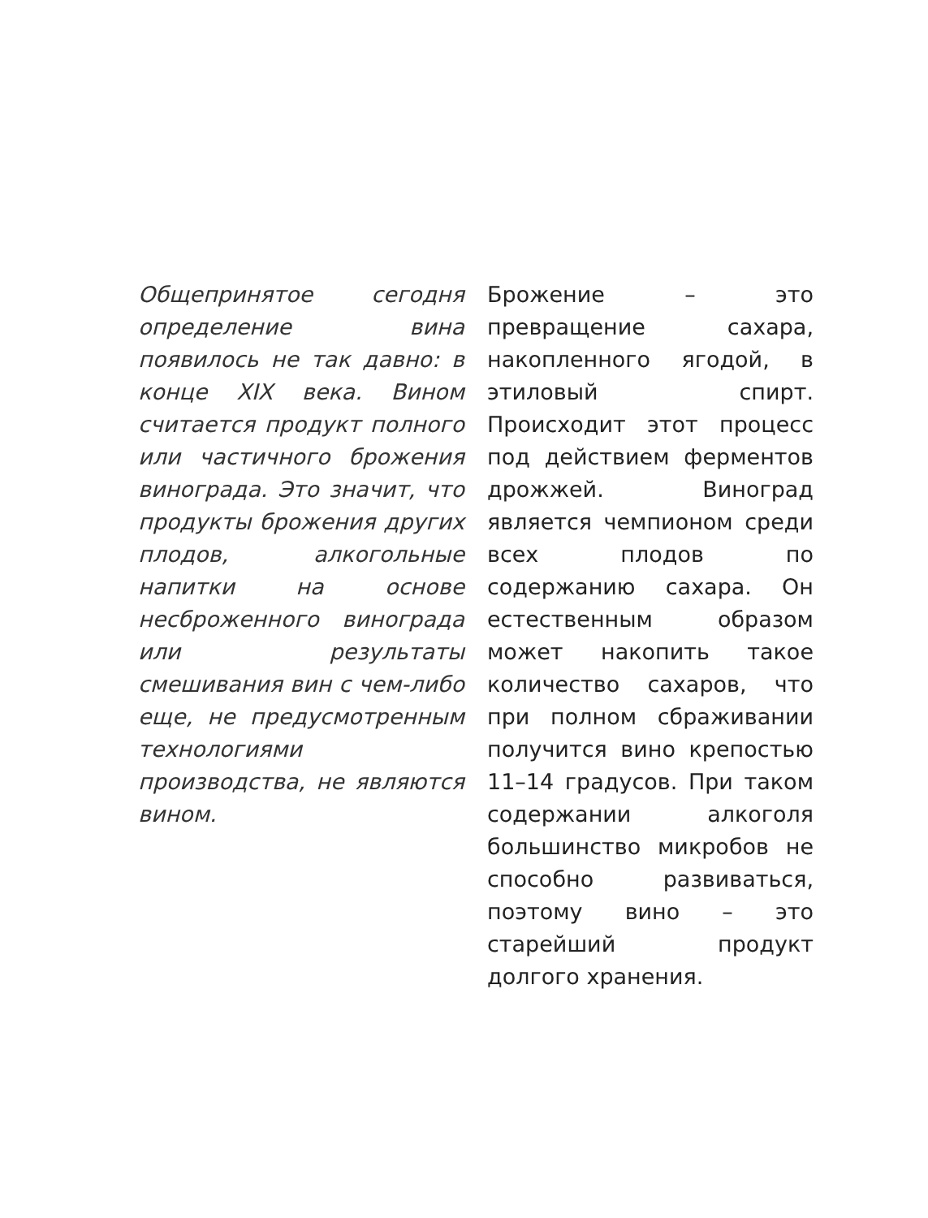Общепринятое сегодня определение вина появилось не так давно: в конце XIX века. Вином считается продукт полного или частичного брожения винограда. Это значит, что продукты брожения других плодов, алкогольные напитки на основе несброженного винограда или результаты смешивания вин с чем-либо еще, не предусмотренным технологиями производства, не являются вином.
Брожение – это превращение сахара, накопленного ягодой, в этиловый спирт. Происходит этот процесс под действием ферментов дрожжей. Виноград является чемпионом среди всех плодов по содержанию сахара. Он естественным образом может накопить такое количество сахаров, что при полном сбраживании получится вино крепостью 11–14 градусов. При таком содержании алкоголя большинство микробов не способно развиваться, поэтому вино – это старейший продукт долгого хранения.